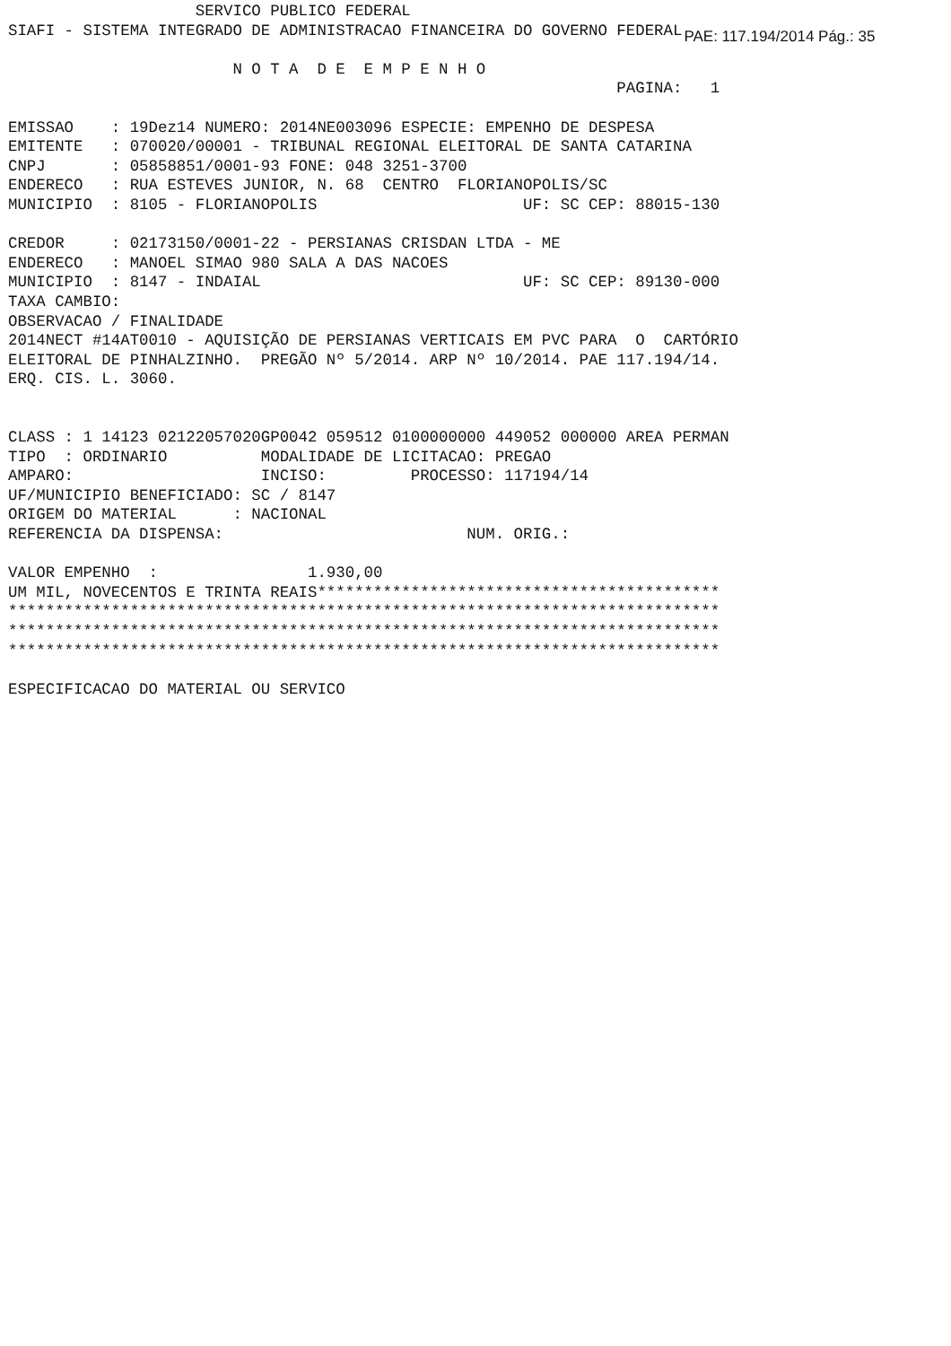SERVICO PUBLICO FEDERAL
SIAFI - SISTEMA INTEGRADO DE ADMINISTRACAO FINANCEIRA DO GOVERNO FEDERAL
PAE: 117.194/2014 Pág.: 35
                        N O T A  D E  E M P E N H O
                                                                 PAGINA:   1

EMISSAO    : 19Dez14 NUMERO: 2014NE003096 ESPECIE: EMPENHO DE DESPESA
EMITENTE   : 070020/00001 - TRIBUNAL REGIONAL ELEITORAL DE SANTA CATARINA
CNPJ       : 05858851/0001-93 FONE: 048 3251-3700
ENDERECO   : RUA ESTEVES JUNIOR, N. 68  CENTRO  FLORIANOPOLIS/SC
MUNICIPIO  : 8105 - FLORIANOPOLIS                      UF: SC CEP: 88015-130

CREDOR     : 02173150/0001-22 - PERSIANAS CRISDAN LTDA - ME
ENDERECO   : MANOEL SIMAO 980 SALA A DAS NACOES
MUNICIPIO  : 8147 - INDAIAL                            UF: SC CEP: 89130-000
TAXA CAMBIO:
OBSERVACAO / FINALIDADE
2014NECT #14AT0010 - AQUISIÇÃO DE PERSIANAS VERTICAIS EM PVC PARA  O  CARTÓRIO
ELEITORAL DE PINHALZINHO.  PREGÃO Nº 5/2014. ARP Nº 10/2014. PAE 117.194/14.
ERQ. CIS. L. 3060.


CLASS : 1 14123 02122057020GP0042 059512 0100000000 449052 000000 AREA PERMAN
TIPO  : ORDINARIO          MODALIDADE DE LICITACAO: PREGAO
AMPARO:                    INCISO:         PROCESSO: 117194/14
UF/MUNICIPIO BENEFICIADO: SC / 8147
ORIGEM DO MATERIAL      : NACIONAL
REFERENCIA DA DISPENSA:                          NUM. ORIG.:

VALOR EMPENHO  :                1.930,00
UM MIL, NOVECENTOS E TRINTA REAIS*******************************************
****************************************************************************
****************************************************************************
****************************************************************************

ESPECIFICACAO DO MATERIAL OU SERVICO